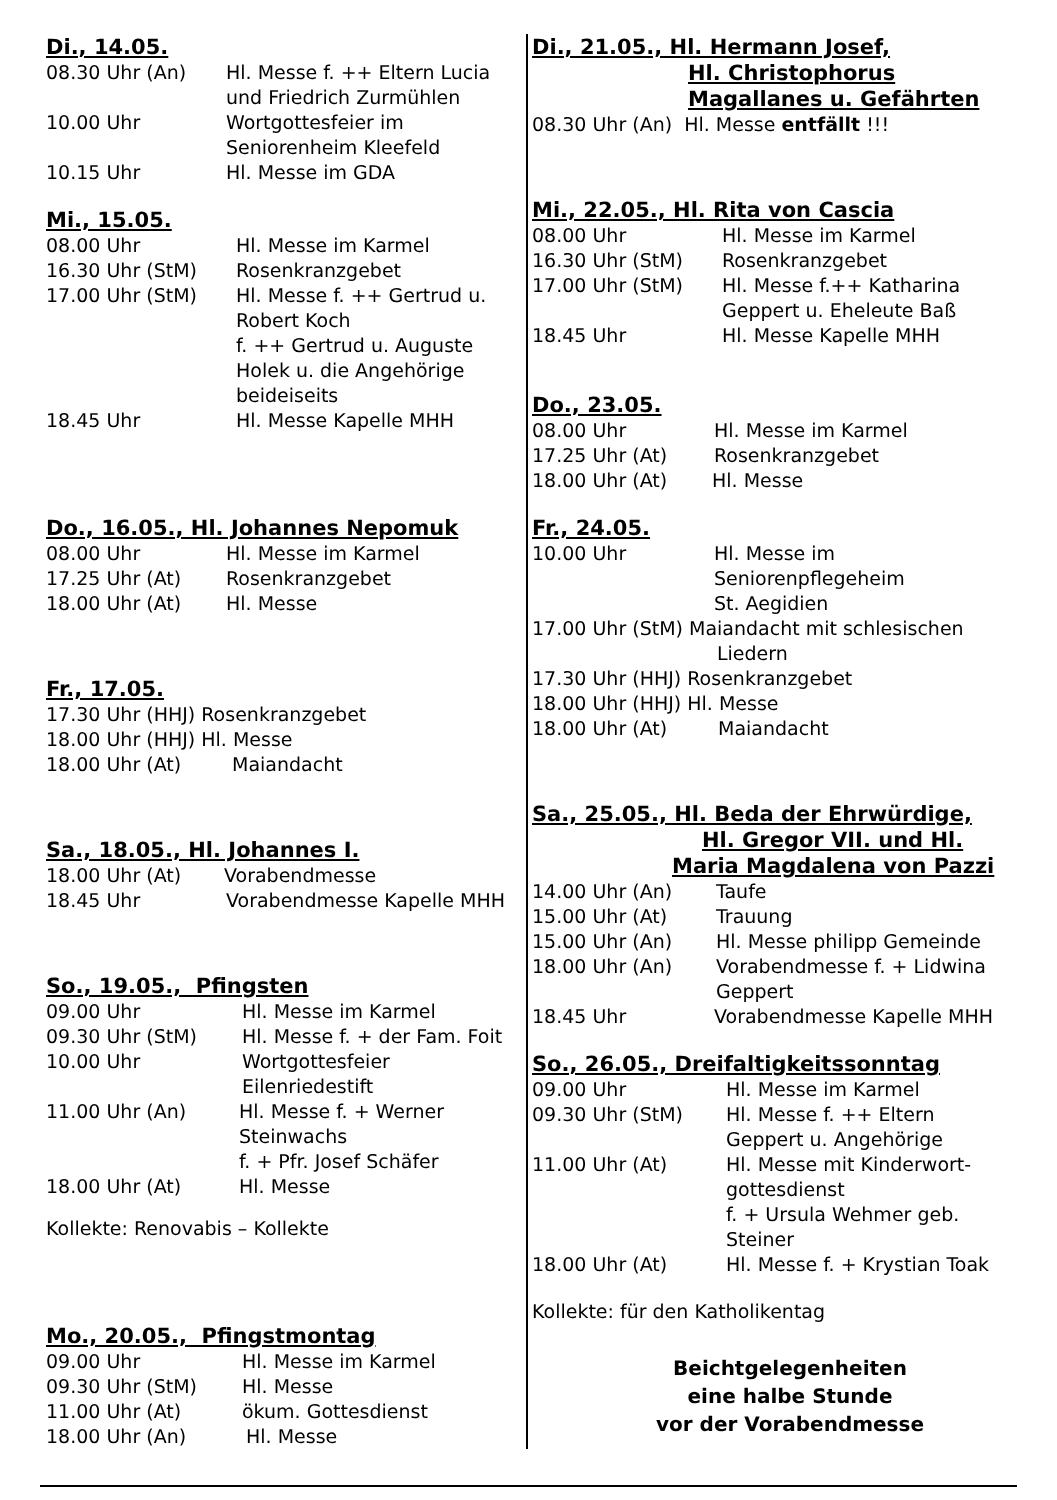Di., 14.05.
08.30 Uhr (An) Hl. Messe f. ++ Eltern Lucia
und Friedrich Zurmühlen
10.00 Uhr Wortgottesfeier im
Seniorenheim Kleefeld
10.15 Uhr Hl. Messe im GDA
Mi., 15.05.
08.00 Uhr Hl. Messe im Karmel
16.30 Uhr (StM) Rosenkranzgebet
17.00 Uhr (StM) Hl. Messe f. ++ Gertrud u.
Robert Koch
f. ++ Gertrud u. Auguste
Holek u. die Angehörige
beideiseits
18.45 Uhr Hl. Messe Kapelle MHH
Do., 16.05., Hl. Johannes Nepomuk
08.00 Uhr Hl. Messe im Karmel
17.25 Uhr (At) Rosenkranzgebet
18.00 Uhr (At) Hl. Messe
Fr., 17.05.
17.30 Uhr (HHJ) Rosenkranzgebet
18.00 Uhr (HHJ) Hl. Messe
18.00 Uhr (At) Maiandacht
Sa., 18.05., Hl. Johannes I.
18.00 Uhr (At) Vorabendmesse
18.45 Uhr Vorabendmesse Kapelle MHH
So., 19.05., Pfingsten
09.00 Uhr Hl. Messe im Karmel
09.30 Uhr (StM) Hl. Messe f. + der Fam. Foit
10.00 Uhr Wortgottesfeier
Eilenriedestift
11.00 Uhr (An) Hl. Messe f. + Werner
Steinwachs
f. + Pfr. Josef Schäfer
18.00 Uhr (At) Hl. Messe
Kollekte: Renovabis – Kollekte
Mo., 20.05., Pfingstmontag
09.00 Uhr Hl. Messe im Karmel
09.30 Uhr (StM) Hl. Messe
11.00 Uhr (At) ökum. Gottesdienst
18.00 Uhr (An) Hl. Messe
Di., 21.05., Hl. Hermann Josef,
Hl. Christophorus
Magallanes u. Gefährten
08.30 Uhr (An) Hl. Messe entfällt !!!
Mi., 22.05., Hl. Rita von Cascia
08.00 Uhr Hl. Messe im Karmel
16.30 Uhr (StM) Rosenkranzgebet
17.00 Uhr (StM) Hl. Messe f.++ Katharina
Geppert u. Eheleute Baß
18.45 Uhr Hl. Messe Kapelle MHH
Do., 23.05.
08.00 Uhr Hl. Messe im Karmel
17.25 Uhr (At) Rosenkranzgebet
18.00 Uhr (At) Hl. Messe
Fr., 24.05.
10.00 Uhr Hl. Messe im
Seniorenpflegeheim
St. Aegidien
17.00 Uhr (StM) Maiandacht mit schlesischen
Liedern
17.30 Uhr (HHJ) Rosenkranzgebet
18.00 Uhr (HHJ) Hl. Messe
18.00 Uhr (At) Maiandacht
Sa., 25.05., Hl. Beda der Ehrwürdige,
Hl. Gregor VII. und Hl.
Maria Magdalena von Pazzi
14.00 Uhr (An) Taufe
15.00 Uhr (At) Trauung
15.00 Uhr (An) Hl. Messe philipp Gemeinde
18.00 Uhr (An) Vorabendmesse f. + Lidwina
Geppert
18.45 Uhr Vorabendmesse Kapelle MHH
So., 26.05., Dreifaltigkeitssonntag
09.00 Uhr Hl. Messe im Karmel
09.30 Uhr (StM) Hl. Messe f. ++ Eltern
Geppert u. Angehörige
11.00 Uhr (At) Hl. Messe mit Kinderwort-
gottesdienst
f. + Ursula Wehmer geb.
Steiner
18.00 Uhr (At) Hl. Messe f. + Krystian Toak
Kollekte: für den Katholikentag
Beichtgelegenheiten
eine halbe Stunde
vor der Vorabendmesse